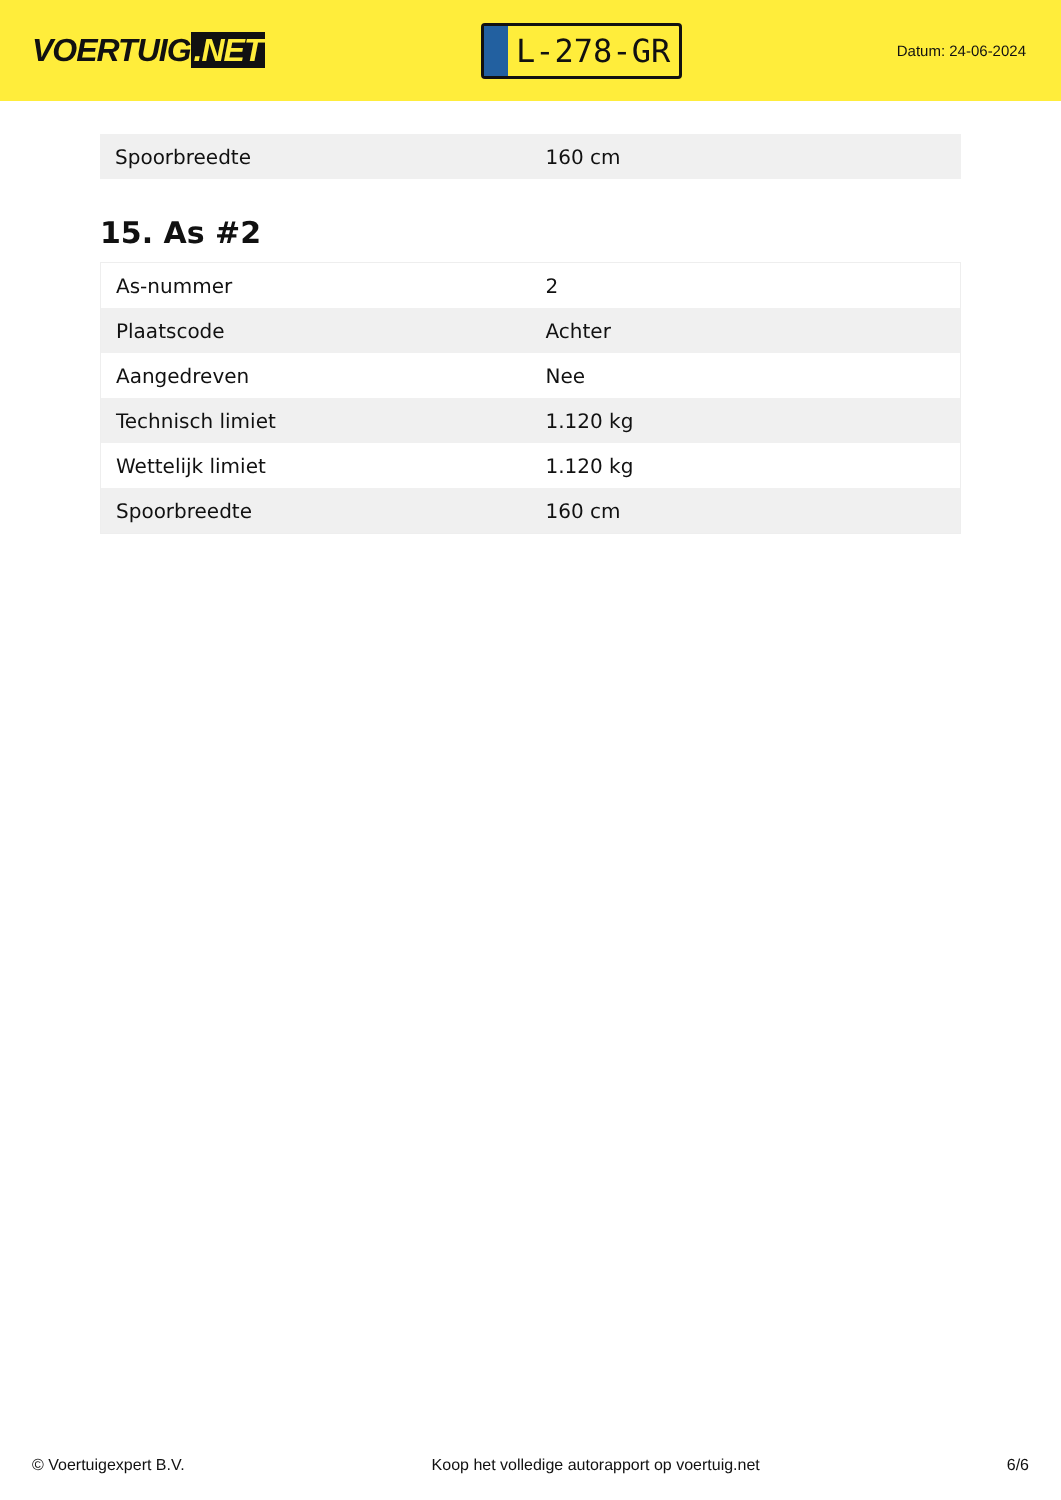VOERTUIG.NET
L-278-GR
Datum: 24-06-2024
| Spoorbreedte | 160 cm |
15. As #2
| As-nummer | 2 |
| Plaatscode | Achter |
| Aangedreven | Nee |
| Technisch limiet | 1.120 kg |
| Wettelijk limiet | 1.120 kg |
| Spoorbreedte | 160 cm |
© Voertuigexpert B.V. Koop het volledige autorapport op voertuig.net 6/6